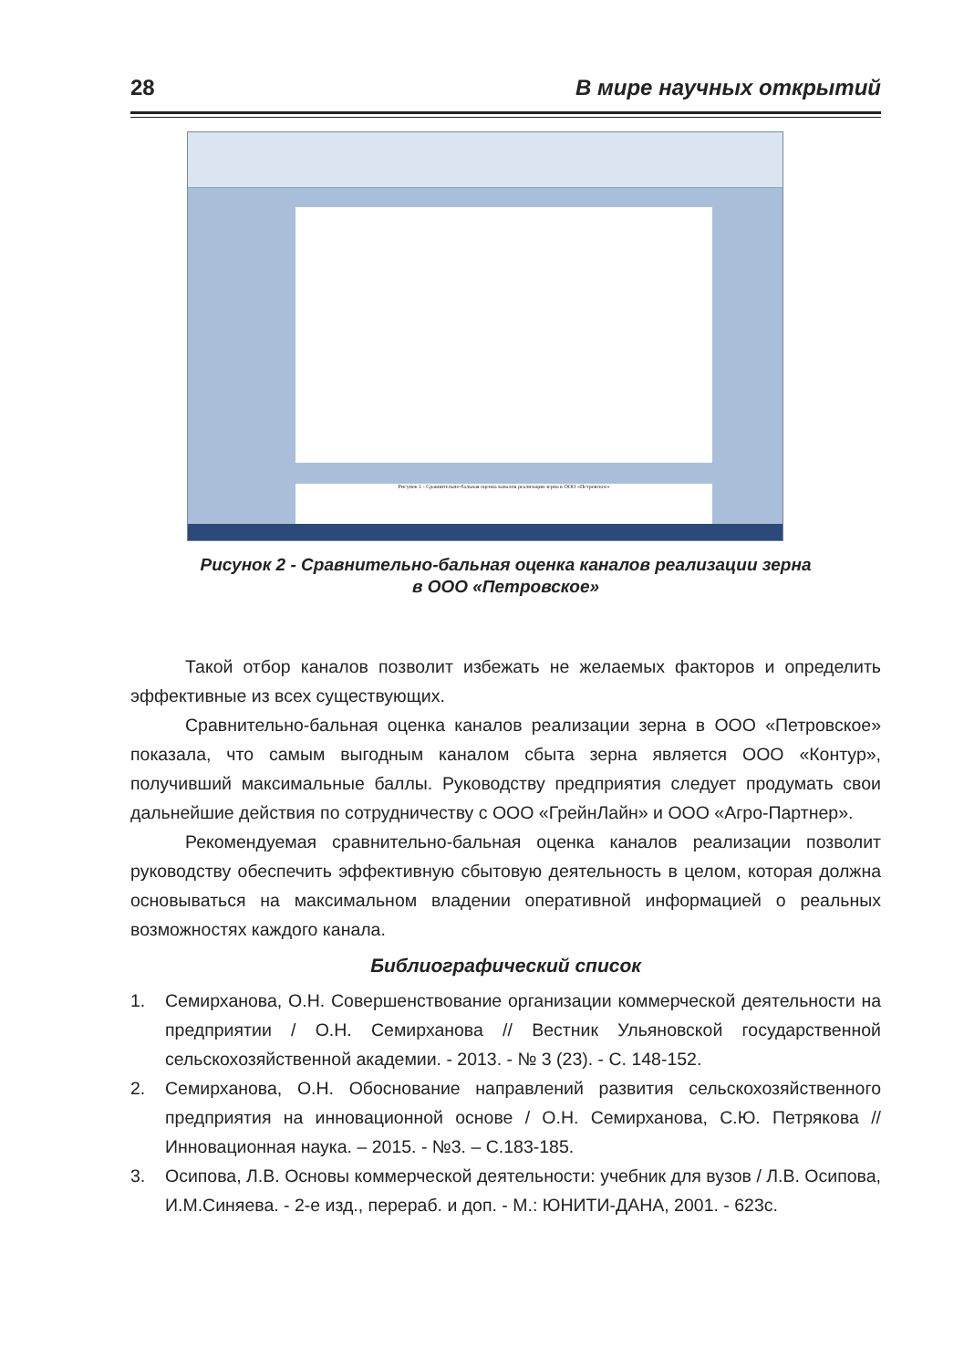28 В мире научных открытий
Рисунок 1 - Сравнительно-бальная оценка каналов реализации зерна в ООО «Петровское»
Рисунок 2 - Сравнительно-бальная оценка каналов реализации зерна
в ООО «Петровское»
Такой отбор каналов позволит избежать не желаемых факторов и определить эффективные из всех существующих.
Сравнительно-бальная оценка каналов реализации зерна в ООО «Петровское» показала, что самым выгодным каналом сбыта зерна является ООО «Контур», получивший максимальные баллы. Руководству предприятия следует продумать свои дальнейшие действия по сотрудничеству с ООО «ГрейнЛайн» и ООО «Агро-Партнер».
Рекомендуемая сравнительно-бальная оценка каналов реализации позволит руководству обеспечить эффективную сбытовую деятельность в целом, которая должна основываться на максимальном владении оперативной информацией о реальных возможностях каждого канала.
Библиографический список
1. Семирханова, О.Н. Совершенствование организации коммерческой деятельности на предприятии / О.Н. Семирханова // Вестник Ульяновской государственной сельскохозяйственной академии. - 2013. - № 3 (23). - С. 148-152.
2. Семирханова, О.Н. Обоснование направлений развития сельскохозяйственного предприятия на инновационной основе / О.Н. Семирханова, С.Ю. Петрякова // Инновационная наука. – 2015. - №3. – С.183-185.
3. Осипова, Л.В. Основы коммерческой деятельности: учебник для вузов / Л.В. Осипова, И.М.Синяева. - 2-е изд., перераб. и доп. - М.: ЮНИТИ-ДАНА, 2001. - 623с.